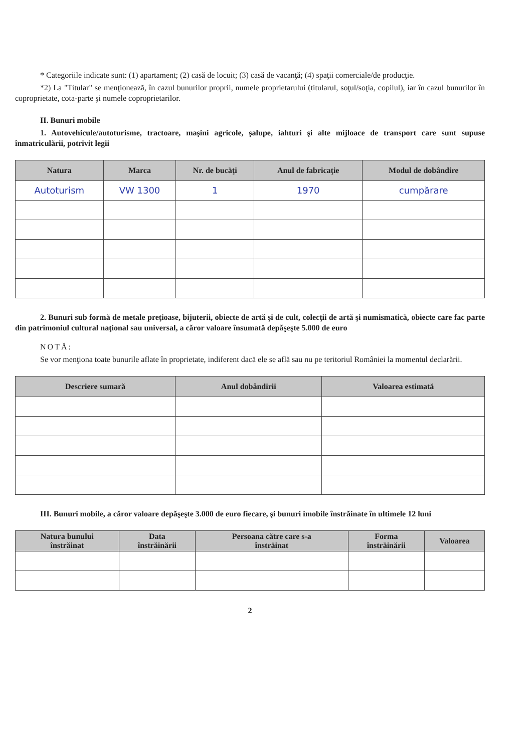* Categoriile indicate sunt: (1) apartament; (2) casă de locuit; (3) casă de vacanţă; (4) spaţii comerciale/de producţie.
*2) La "Titular" se menţionează, în cazul bunurilor proprii, numele proprietarului (titularul, soţul/soţia, copilul), iar în cazul bunurilor în coproprietate, cota-parte şi numele coproprietarilor.
II. Bunuri mobile
1. Autovehicule/autoturisme, tractoare, maşini agricole, şalupe, iahturi şi alte mijloace de transport care sunt supuse înmatriculării, potrivit legii
| Natura | Marca | Nr. de bucăţi | Anul de fabricaţie | Modul de dobândire |
| --- | --- | --- | --- | --- |
| Autoturism | VW 1300 | 1 | 1970 | cumpărare |
2. Bunuri sub formă de metale preţioase, bijuterii, obiecte de artă şi de cult, colecţii de artă şi numismatică, obiecte care fac parte din patrimoniul cultural naţional sau universal, a căror valoare însumată depăşeşte 5.000 de euro
NOTĂ:
Se vor menţiona toate bunurile aflate în proprietate, indiferent dacă ele se află sau nu pe teritoriul României la momentul declarării.
| Descriere sumară | Anul dobândirii | Valoarea estimată |
| --- | --- | --- |
III. Bunuri mobile, a căror valoare depăşeşte 3.000 de euro fiecare, şi bunuri imobile înstrăinate în ultimele 12 luni
| Natura bunului înstrăinat | Data înstrăinării | Persoana către care s-a înstrăinat | Forma înstrăinării | Valoarea |
| --- | --- | --- | --- | --- |
2